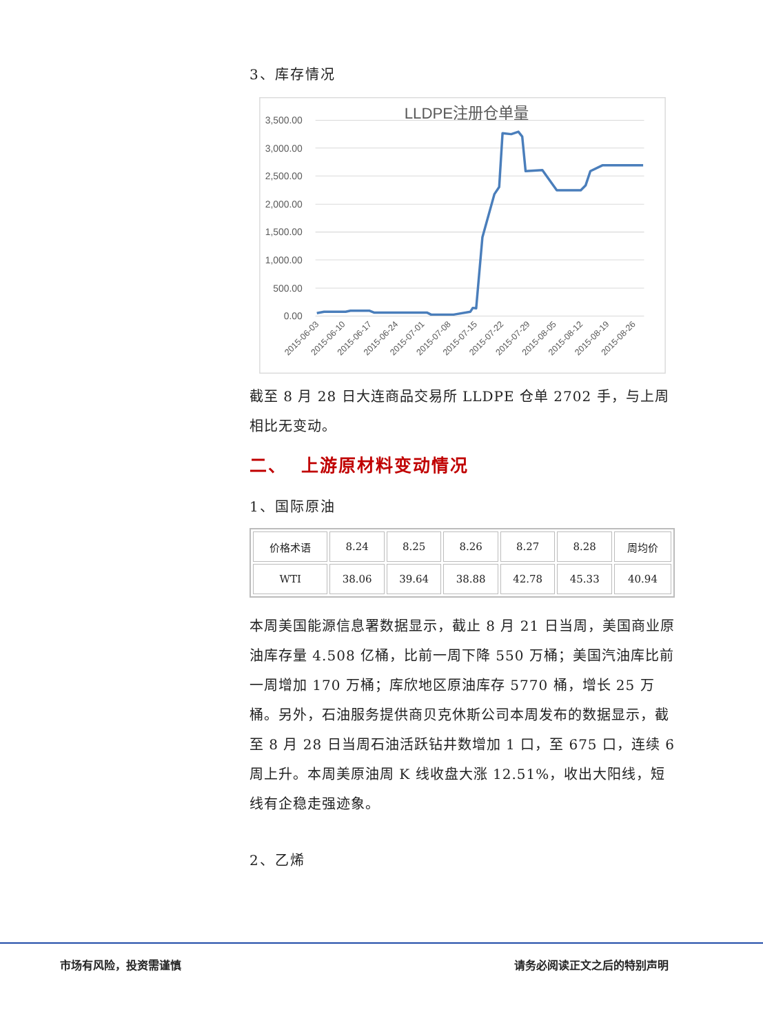3、库存情况
LLDPE注册仓单量
3,500.00
3,000.00
2,500.00
2,000.00
1,500.00
1,000.00
500.00
0.00
2015-06-03
2015-06-10
2015-06-17
2015-06-24
2015-07-01
2015-07-08
2015-07-15
2015-07-22
2015-07-29
2015-08-05
2015-08-12
2015-08-19
2015-08-26
截至 8 月 28 日大连商品交易所 LLDPE 仓单 2702 手，与上周相比无变动。
二、 上游原材料变动情况
1、国际原油
| 价格术语 | 8.24 | 8.25 | 8.26 | 8.27 | 8.28 | 周均价 |
| WTI | 38.06 | 39.64 | 38.88 | 42.78 | 45.33 | 40.94 |
本周美国能源信息署数据显示，截止 8 月 21 日当周，美国商业原油库存量 4.508 亿桶，比前一周下降 550 万桶；美国汽油库比前一周增加 170 万桶；库欣地区原油库存 5770 桶，增长 25 万桶。另外，石油服务提供商贝克休斯公司本周发布的数据显示，截至 8 月 28 日当周石油活跃钻井数增加 1 口，至 675 口，连续 6 周上升。本周美原油周 K 线收盘大涨 12.51%，收出大阳线，短线有企稳走强迹象。
2、乙烯
市场有风险，投资需谨慎 请务必阅读正文之后的特别声明